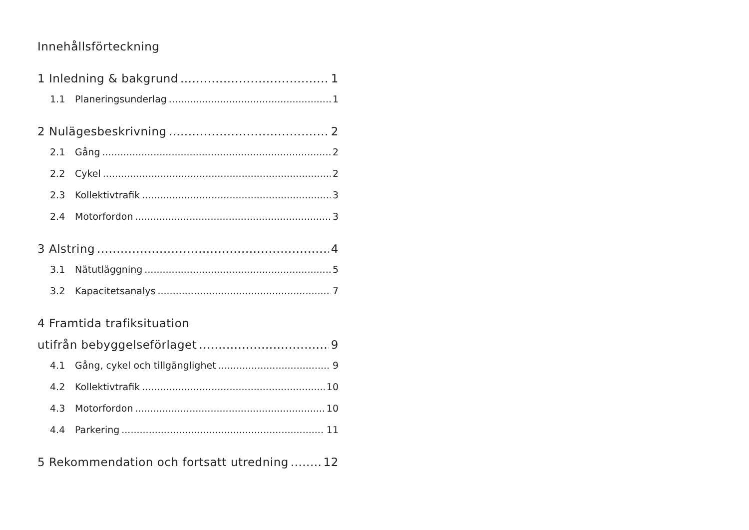Innehållsförteckning
1 Inledning & bakgrund 1
1.1 Planeringsunderlag 1
2 Nulägesbeskrivning 2
2.1 Gång 2
2.2 Cykel 2
2.3 Kollektivtrafik 3
2.4 Motorfordon 3
3 Alstring 4
3.1 Nätutläggning 5
3.2 Kapacitetsanalys 7
4 Framtida trafiksituation
utifrån bebyggelseförlaget 9
4.1 Gång, cykel och tillgänglighet 9
4.2 Kollektivtrafik 10
4.3 Motorfordon 10
4.4 Parkering 11
5 Rekommendation och fortsatt utredning 12